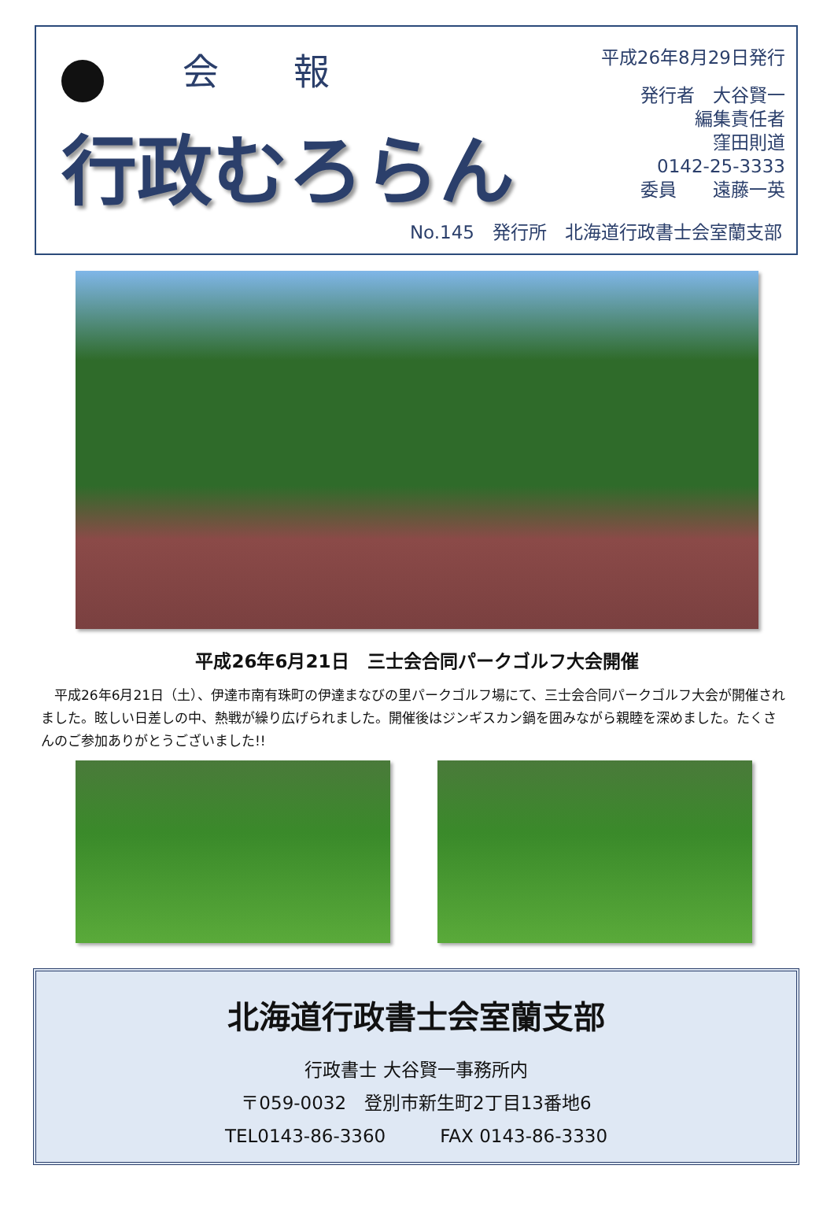会 報
行政むろらん
平成26年8月29日発行
発行者　大谷賢一
編集責任者　　　
窪田則道
0142-25-3333
委員　　遠藤一英
No.145　発行所　北海道行政書士会室蘭支部
平成26年6月21日　三士会合同パークゴルフ大会開催
　平成26年6月21日（土）、伊達市南有珠町の伊達まなびの里パークゴルフ場にて、三士会合同パークゴルフ大会が開催されました。眩しい日差しの中、熱戦が繰り広げられました。開催後はジンギスカン鍋を囲みながら親睦を深めました。たくさんのご参加ありがとうございました!!
北海道行政書士会室蘭支部
行政書士 大谷賢一事務所内
〒059-0032　登別市新生町2丁目13番地6
TEL0143-86-3360　　　FAX 0143-86-3330